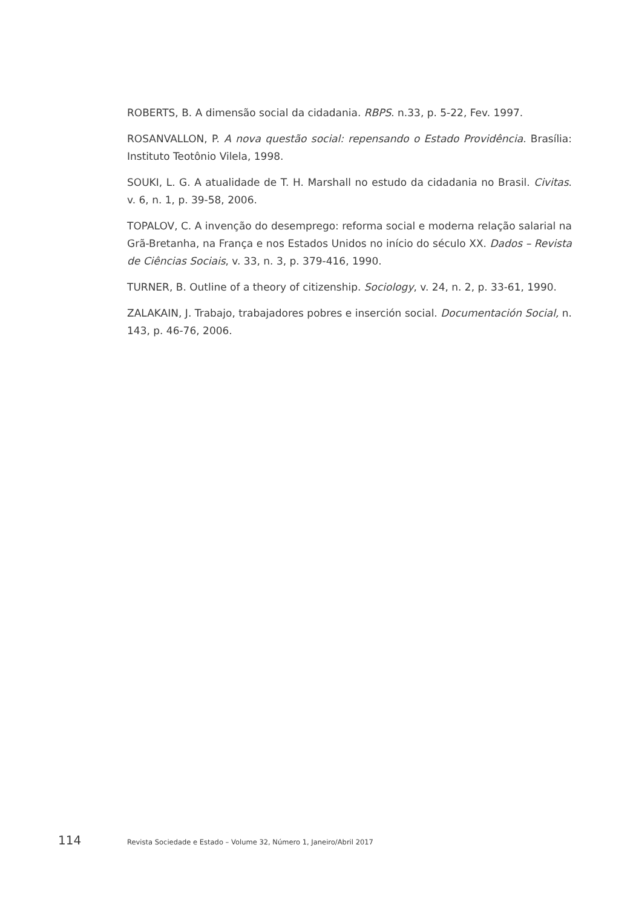ROBERTS, B. A dimensão social da cidadania. RBPS. n.33, p. 5-22, Fev. 1997.
ROSANVALLON, P. A nova questão social: repensando o Estado Providência. Brasília: Instituto Teotônio Vilela, 1998.
SOUKI, L. G. A atualidade de T. H. Marshall no estudo da cidadania no Brasil. Civitas. v. 6, n. 1, p. 39-58, 2006.
TOPALOV, C. A invenção do desemprego: reforma social e moderna relação salarial na Grã-Bretanha, na França e nos Estados Unidos no início do século XX. Dados – Revista de Ciências Sociais, v. 33, n. 3, p. 379-416, 1990.
TURNER, B. Outline of a theory of citizenship. Sociology, v. 24, n. 2, p. 33-61, 1990.
ZALAKAIN, J. Trabajo, trabajadores pobres e inserción social. Documentación Social, n. 143, p. 46-76, 2006.
114 Revista Sociedade e Estado – Volume 32, Número 1, Janeiro/Abril 2017